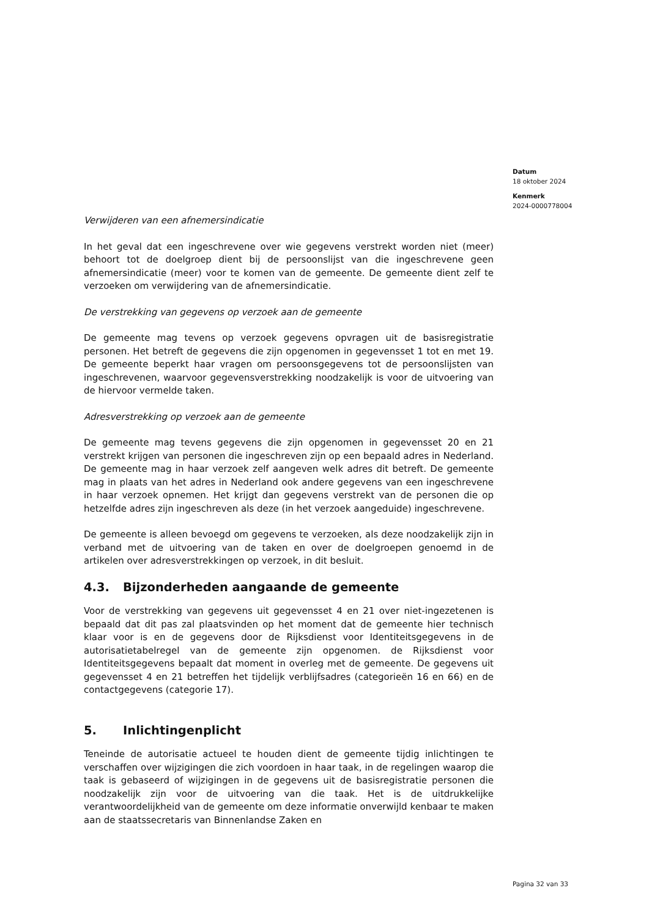Datum
18 oktober 2024
Kenmerk
2024-0000778004
Verwijderen van een afnemersindicatie
In het geval dat een ingeschrevene over wie gegevens verstrekt worden niet (meer) behoort tot de doelgroep dient bij de persoonslijst van die ingeschrevene geen afnemersindicatie (meer) voor te komen van de gemeente. De gemeente dient zelf te verzoeken om verwijdering van de afnemersindicatie.
De verstrekking van gegevens op verzoek aan de gemeente
De gemeente mag tevens op verzoek gegevens opvragen uit de basisregistratie personen. Het betreft de gegevens die zijn opgenomen in gegevensset 1 tot en met 19. De gemeente beperkt haar vragen om persoonsgegevens tot de persoonslijsten van ingeschrevenen, waarvoor gegevensverstrekking noodzakelijk is voor de uitvoering van de hiervoor vermelde taken.
Adresverstrekking op verzoek aan de gemeente
De gemeente mag tevens gegevens die zijn opgenomen in gegevensset 20 en 21 verstrekt krijgen van personen die ingeschreven zijn op een bepaald adres in Nederland. De gemeente mag in haar verzoek zelf aangeven welk adres dit betreft. De gemeente mag in plaats van het adres in Nederland ook andere gegevens van een ingeschrevene in haar verzoek opnemen. Het krijgt dan gegevens verstrekt van de personen die op hetzelfde adres zijn ingeschreven als deze (in het verzoek aangeduide) ingeschrevene.
De gemeente is alleen bevoegd om gegevens te verzoeken, als deze noodzakelijk zijn in verband met de uitvoering van de taken en over de doelgroepen genoemd in de artikelen over adresverstrekkingen op verzoek, in dit besluit.
4.3. Bijzonderheden aangaande de gemeente
Voor de verstrekking van gegevens uit gegevensset 4 en 21 over niet-ingezetenen is bepaald dat dit pas zal plaatsvinden op het moment dat de gemeente hier technisch klaar voor is en de gegevens door de Rijksdienst voor Identiteitsgegevens in de autorisatietabelregel van de gemeente zijn opgenomen. de Rijksdienst voor Identiteitsgegevens bepaalt dat moment in overleg met de gemeente. De gegevens uit gegevensset 4 en 21 betreffen het tijdelijk verblijfsadres (categorieën 16 en 66) en de contactgegevens (categorie 17).
5. Inlichtingenplicht
Teneinde de autorisatie actueel te houden dient de gemeente tijdig inlichtingen te verschaffen over wijzigingen die zich voordoen in haar taak, in de regelingen waarop die taak is gebaseerd of wijzigingen in de gegevens uit de basisregistratie personen die noodzakelijk zijn voor de uitvoering van die taak. Het is de uitdrukkelijke verantwoordelijkheid van de gemeente om deze informatie onverwijld kenbaar te maken aan de staatssecretaris van Binnenlandse Zaken en
Pagina 32 van 33